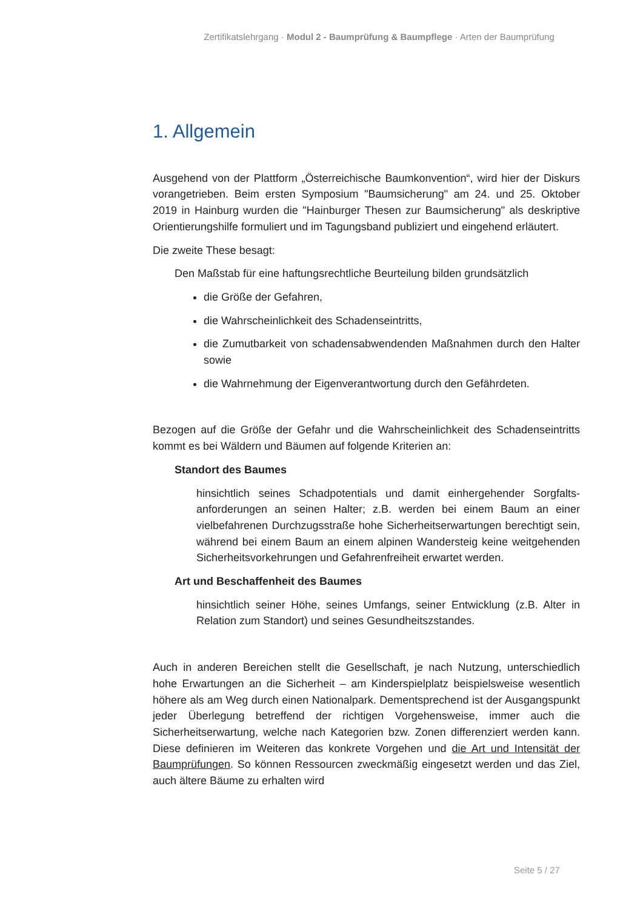Zertifikatslehrgang · Modul 2 - Baumprüfung & Baumpflege · Arten der Baumprüfung
1. Allgemein
Ausgehend von der Plattform „Österreichische Baumkonvention“, wird hier der Diskurs vorangetrieben. Beim ersten Symposium "Baumsicherung" am 24. und 25. Oktober 2019 in Hainburg wurden die "Hainburger Thesen zur Baumsicher­ung" als deskriptive Orientierungshilfe formuliert und im Tagungsband publiziert und eingehend erläutert.
Die zweite These besagt:
Den Maßstab für eine haftungsrechtliche Beurteilung bilden grundsätzlich
die Größe der Gefahren,
die Wahrscheinlichkeit des Schadenseintritts,
die Zumutbarkeit von schadensabwendenden Maßnahmen durch den Halter sowie
die Wahrnehmung der Eigenverantwortung durch den Gefährdeten.
Bezogen auf die Größe der Gefahr und die Wahrscheinlichkeit des Schadens­eintritts kommt es bei Wäldern und Bäumen auf folgende Kriterien an:
Standort des Baumes
hinsichtlich seines Schadpotentials und damit einhergehender Sorgfalts­anforderungen an seinen Halter; z.B. werden bei einem Baum an einer vielbefahrenen Durchzugsstraße hohe Sicherheitserwartungen berechtigt sein, während bei einem Baum an einem alpinen Wandersteig keine weitgehenden Sicherheitsvorkehrungen und Gefahrenfreiheit erwartet werden.
Art und Beschaffenheit des Baumes
hinsichtlich seiner Höhe, seines Umfangs, seiner Entwicklung (z.B. Alter in Relation zum Standort) und seines Gesundheitszstandes.
Auch in anderen Bereichen stellt die Gesellschaft, je nach Nutzung, unterschied­lich hohe Erwartungen an die Sicherheit – am Kinderspielplatz beispielsweise wesentlich höhere als am Weg durch einen Nationalpark. Dementsprechend ist der Ausgangspunkt jeder Überlegung betreffend der richtigen Vorgehensweise, immer auch die Sicherheitserwartung, welche nach Kategorien bzw. Zonen differenziert werden kann. Diese definieren im Weiteren das konkrete Vorgehen und die Art und Intensität der Baumprüfungen. So können Ressourcen zweckmäßig eingesetzt werden und das Ziel, auch ältere Bäume zu erhalten wird
Seite 5 / 27